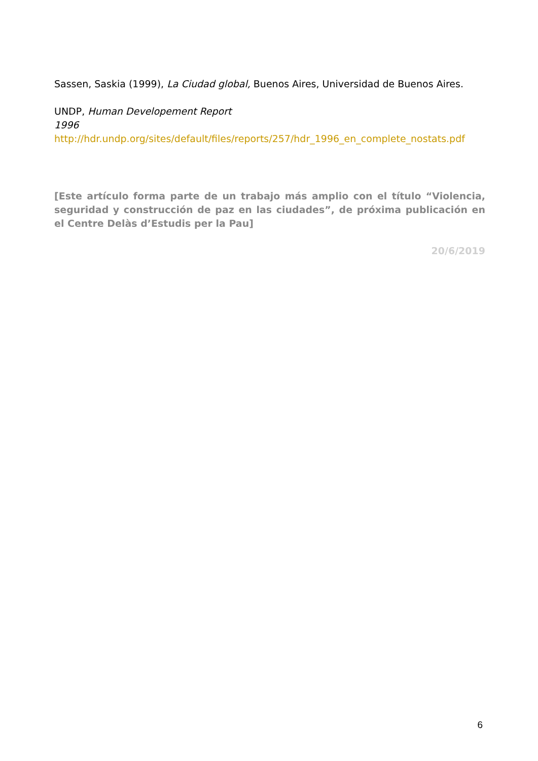Sassen, Saskia (1999), La Ciudad global, Buenos Aires, Universidad de Buenos Aires.
UNDP, Human Developement Report
1996
http://hdr.undp.org/sites/default/files/reports/257/hdr_1996_en_complete_nostats.pdf
[Este artículo forma parte de un trabajo más amplio con el título “Violencia, seguridad y construcción de paz en las ciudades”, de próxima publicación en el Centre Delàs d’Estudis per la Pau]
20/6/2019
6